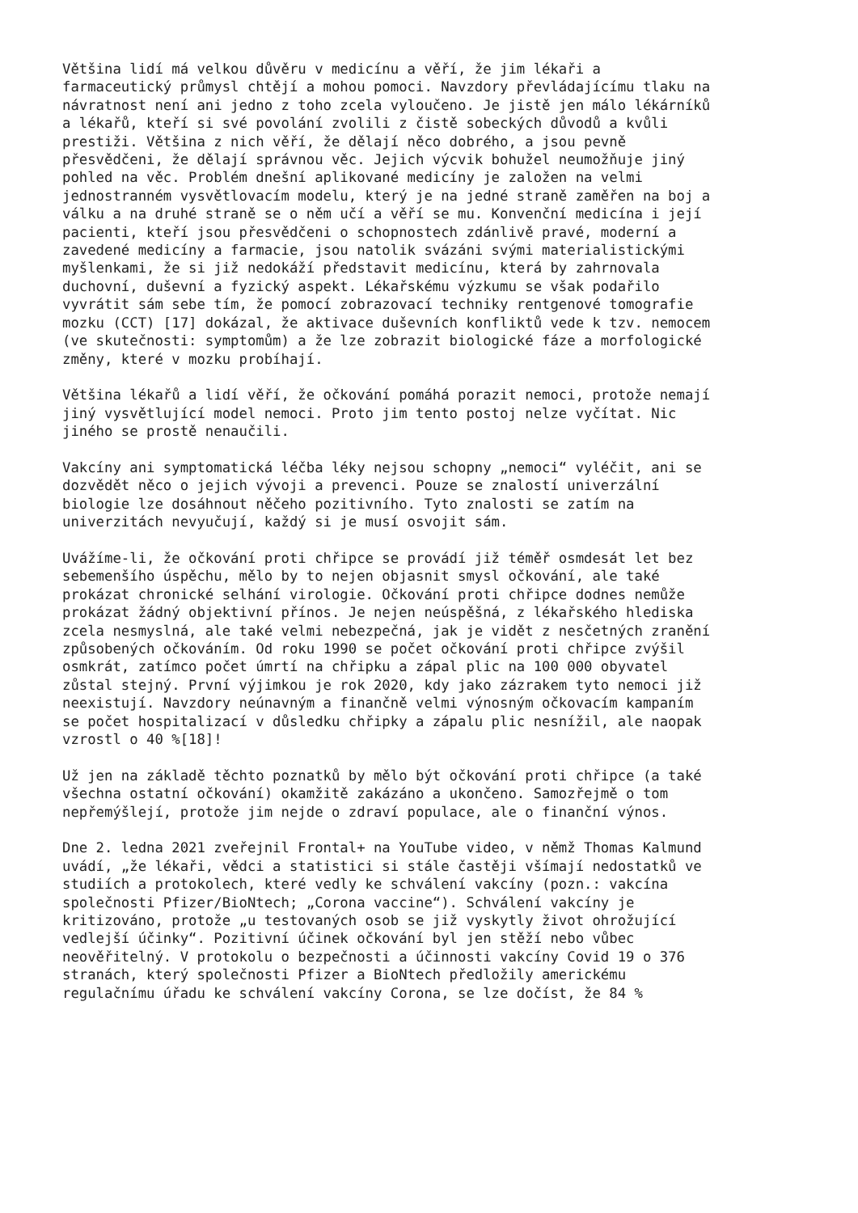Většina lidí má velkou důvěru v medicínu a věří, že jim lékaři a farmaceutický průmysl chtějí a mohou pomoci. Navzdory převládajícímu tlaku na návratnost není ani jedno z toho zcela vyloučeno. Je jistě jen málo lékárníků a lékařů, kteří si své povolání zvolili z čistě sobeckých důvodů a kvůli prestiži. Většina z nich věří, že dělají něco dobrého, a jsou pevně přesvědčeni, že dělají správnou věc. Jejich výcvik bohužel neumožňuje jiný pohled na věc. Problém dnešní aplikované medicíny je založen na velmi jednostranném vysvětlovacím modelu, který je na jedné straně zaměřen na boj a válku a na druhé straně se o něm učí a věří se mu. Konvenční medicína i její pacienti, kteří jsou přesvědčeni o schopnostech zdánlivě pravé, moderní a zavedené medicíny a farmacie, jsou natolik svázáni svými materialistickými myšlenkami, že si již nedokáží představit medicínu, která by zahrnovala duchovní, duševní a fyzický aspekt. Lékařskému výzkumu se však podařilo vyvrátit sám sebe tím, že pomocí zobrazovací techniky rentgenové tomografie mozku (CCT) [17] dokázal, že aktivace duševních konfliktů vede k tzv. nemocem (ve skutečnosti: symptomům) a že lze zobrazit biologické fáze a morfologické změny, které v mozku probíhají.
Většina lékařů a lidí věří, že očkování pomáhá porazit nemoci, protože nemají jiný vysvětlující model nemoci. Proto jim tento postoj nelze vyčítat. Nic jiného se prostě nenaučili.
Vakcíny ani symptomatická léčba léky nejsou schopny „nemoci“ vyléčit, ani se dozvědět něco o jejich vývoji a prevenci. Pouze se znalostí univerzální biologie lze dosáhnout něčeho pozitivního. Tyto znalosti se zatím na univerzitách nevyučují, každý si je musí osvojit sám.
Uvážíme-li, že očkování proti chřipce se provádí již téměř osmdesát let bez sebemenšího úspěchu, mělo by to nejen objasnit smysl očkování, ale také prokázat chronické selhání virologie. Očkování proti chřipce dodnes nemůže prokázat žádný objektivní přínos. Je nejen neúspěšná, z lékařského hlediska zcela nesmyslná, ale také velmi nebezpečná, jak je vidět z nesčetných zranění způsobených očkováním. Od roku 1990 se počet očkování proti chřipce zvýšil osmkrát, zatímco počet úmrtí na chřipku a zápal plic na 100 000 obyvatel zůstal stejný. První výjimkou je rok 2020, kdy jako zázrakem tyto nemoci již neexistují. Navzdory neúnavným a finančně velmi výnosným očkovacím kampaním se počet hospitalizací v důsledku chřipky a zápalu plic nesnížil, ale naopak vzrostl o 40 %[18]!
Už jen na základě těchto poznatků by mělo být očkování proti chřipce (a také všechna ostatní očkování) okamžitě zakázáno a ukončeno. Samozřejmě o tom nepřemýšlejí, protože jim nejde o zdraví populace, ale o finanční výnos.
Dne 2. ledna 2021 zveřejnil Frontal+ na YouTube video, v němž Thomas Kalmund uvádí, „že lékaři, vědci a statistici si stále častěji všímají nedostatků ve studiích a protokolech, které vedly ke schválení vakcíny (pozn.: vakcína společnosti Pfizer/BioNtech; „Corona vaccine“). Schválení vakcíny je kritizováno, protože „u testovaných osob se již vyskytly život ohrožující vedlejší účinky“. Pozitivní účinek očkování byl jen stěží nebo vůbec neověřitelný. V protokolu o bezpečnosti a účinnosti vakcíny Covid 19 o 376 stranách, který společnosti Pfizer a BioNtech předložily americkému regulačnímu úřadu ke schválení vakcíny Corona, se lze dočíst, že 84 %